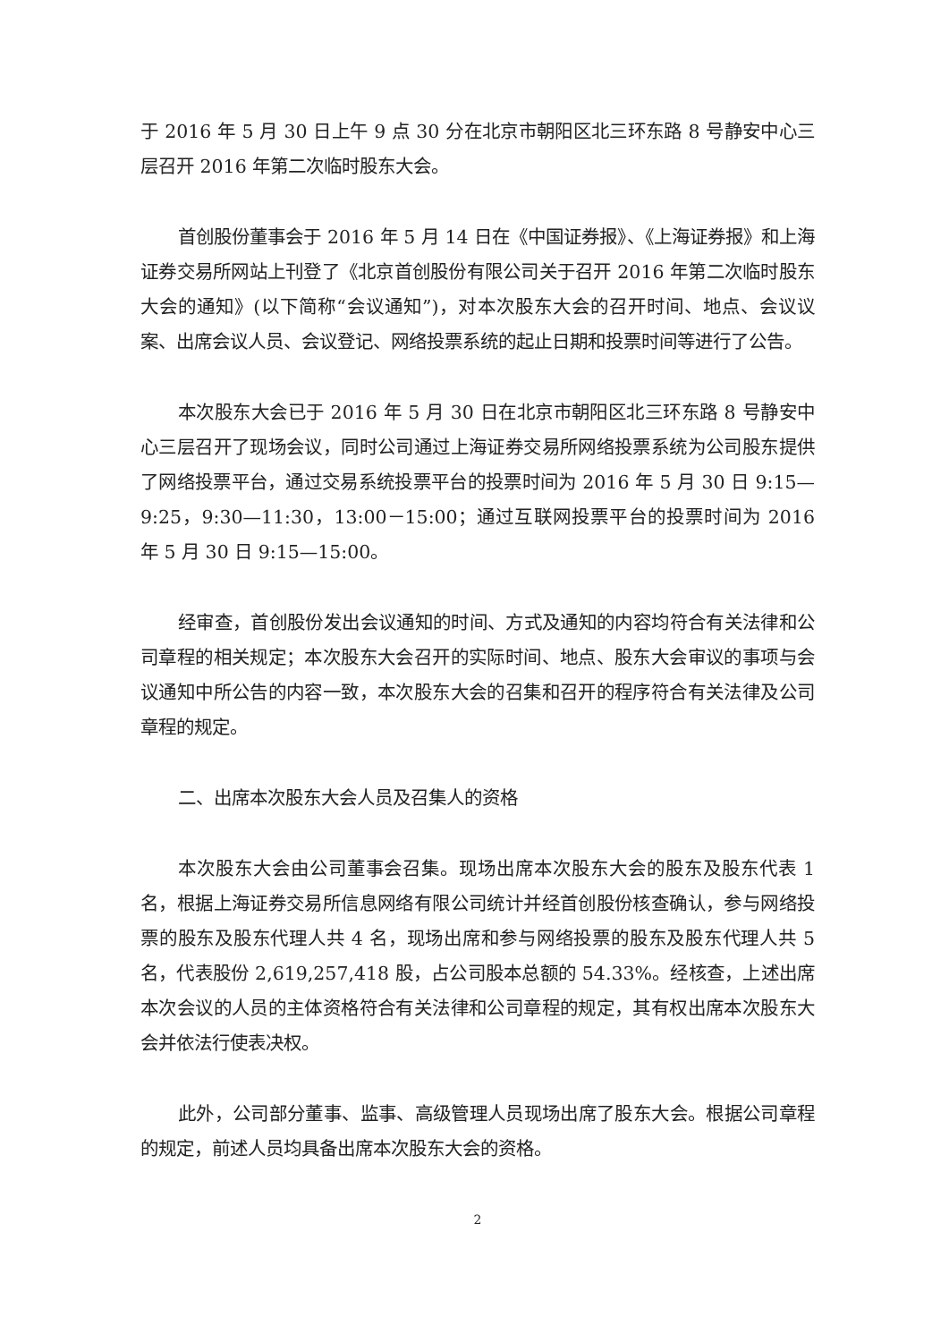于 2016 年 5 月 30 日上午 9 点 30 分在北京市朝阳区北三环东路 8 号静安中心三层召开 2016 年第二次临时股东大会。
首创股份董事会于 2016 年 5 月 14 日在《中国证券报》、《上海证券报》和上海证券交易所网站上刊登了《北京首创股份有限公司关于召开 2016 年第二次临时股东大会的通知》(以下简称“会议通知”)，对本次股东大会的召开时间、地点、会议议案、出席会议人员、会议登记、网络投票系统的起止日期和投票时间等进行了公告。
本次股东大会已于 2016 年 5 月 30 日在北京市朝阳区北三环东路 8 号静安中心三层召开了现场会议，同时公司通过上海证券交易所网络投票系统为公司股东提供了网络投票平台，通过交易系统投票平台的投票时间为 2016 年 5 月 30 日 9:15—9:25，9:30—11:30，13:00－15:00；通过互联网投票平台的投票时间为 2016 年 5 月 30 日 9:15—15:00。
经审查，首创股份发出会议通知的时间、方式及通知的内容均符合有关法律和公司章程的相关规定；本次股东大会召开的实际时间、地点、股东大会审议的事项与会议通知中所公告的内容一致，本次股东大会的召集和召开的程序符合有关法律及公司章程的规定。
二、出席本次股东大会人员及召集人的资格
本次股东大会由公司董事会召集。现场出席本次股东大会的股东及股东代表 1 名，根据上海证券交易所信息网络有限公司统计并经首创股份核查确认，参与网络投票的股东及股东代理人共 4 名，现场出席和参与网络投票的股东及股东代理人共 5 名，代表股份 2,619,257,418 股，占公司股本总额的 54.33%。经核查，上述出席本次会议的人员的主体资格符合有关法律和公司章程的规定，其有权出席本次股东大会并依法行使表决权。
此外，公司部分董事、监事、高级管理人员现场出席了股东大会。根据公司章程的规定，前述人员均具备出席本次股东大会的资格。
2